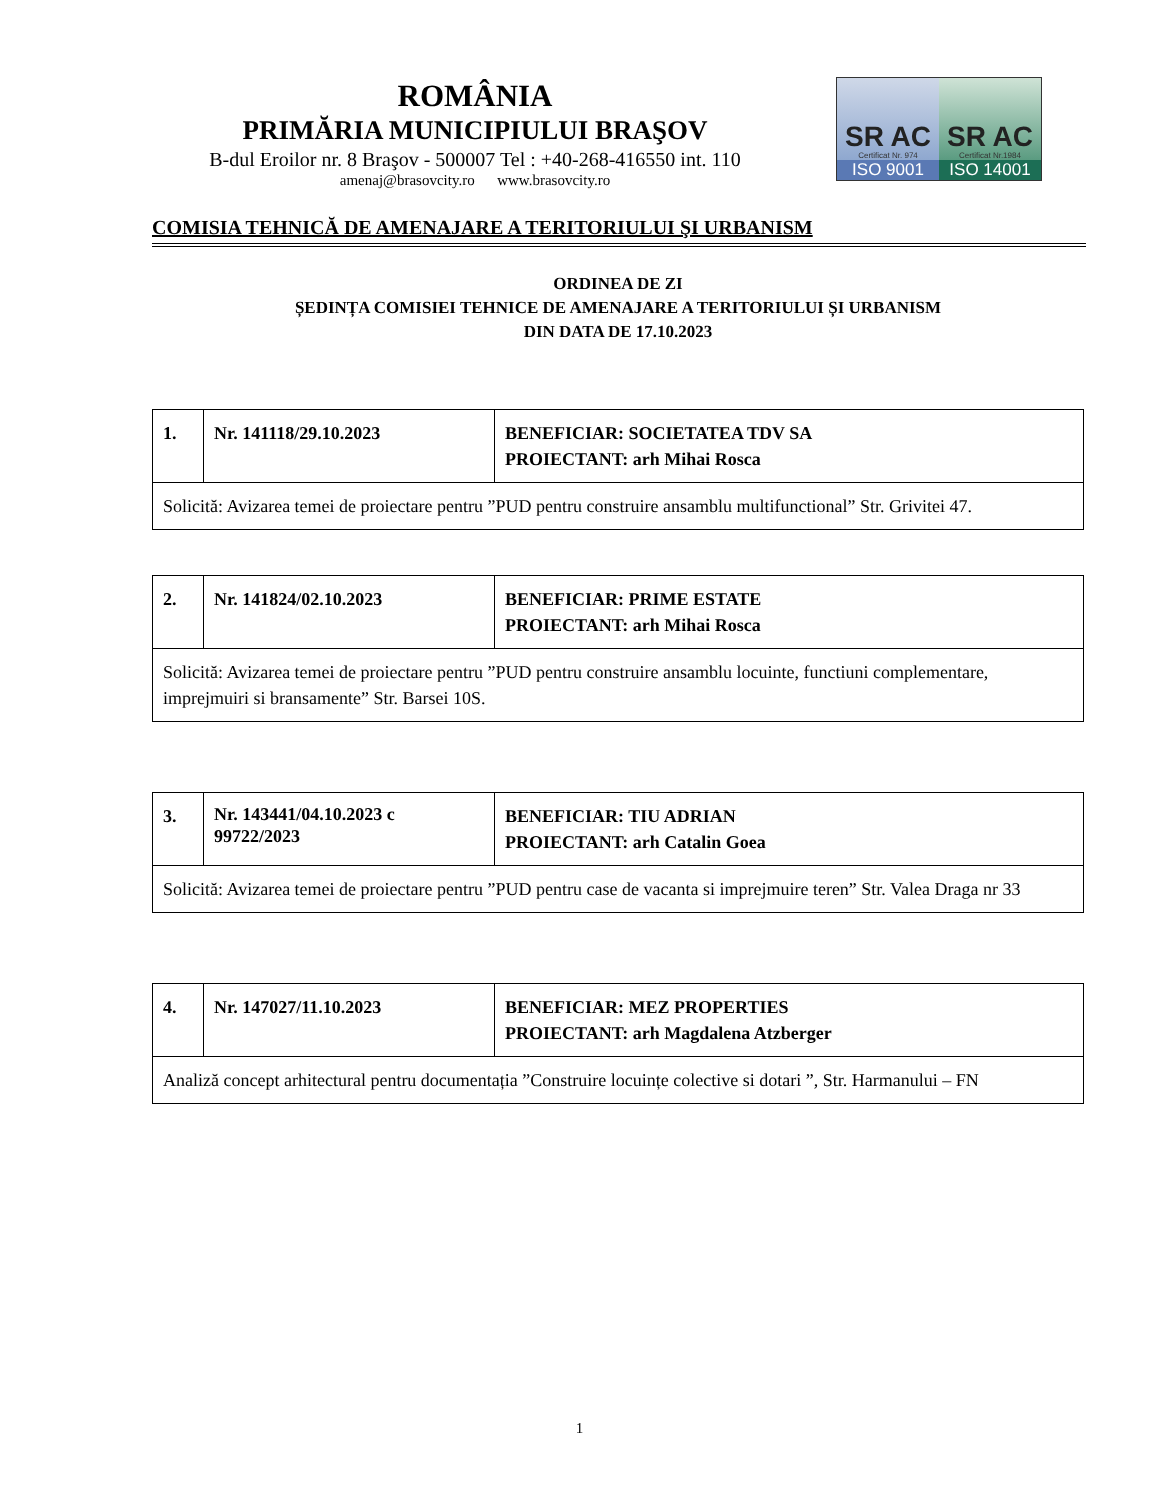ROMÂNIA
PRIMĂRIA MUNICIPIULUI BRAŞOV
B-dul Eroilor nr. 8 Braşov - 500007 Tel : +40-268-416550 int. 110
amenaj@brasovcity.ro www.brasovcity.ro
SR AC
Certificat Nr. 974
ISO 9001
SR AC
Certificat Nr.1984
ISO 14001
COMISIA TEHNICĂ DE AMENAJARE A TERITORIULUI ŞI URBANISM
ORDINEA DE ZI
ȘEDINȚA COMISIEI TEHNICE DE AMENAJARE A TERITORIULUI ȘI URBANISM
DIN DATA DE 17.10.2023
| 1. | Nr. 141118/29.10.2023 | BENEFICIAR: SOCIETATEA TDV SA PROIECTANT: arh Mihai Rosca |
| Solicită: Avizarea temei de proiectare pentru ”PUD pentru construire ansamblu multifunctional” Str. Grivitei 47. | | |
| 2. | Nr. 141824/02.10.2023 | BENEFICIAR: PRIME ESTATE PROIECTANT: arh Mihai Rosca |
| Solicită: Avizarea temei de proiectare pentru ”PUD pentru construire ansamblu locuinte, functiuni complementare, imprejmuiri si bransamente” Str. Barsei 10S. | | |
| 3. | Nr. 143441/04.10.2023 c 99722/2023 | BENEFICIAR: TIU ADRIAN PROIECTANT: arh Catalin Goea |
| Solicită: Avizarea temei de proiectare pentru ”PUD pentru case de vacanta si imprejmuire teren” Str. Valea Draga nr 33 | | |
| 4. | Nr. 147027/11.10.2023 | BENEFICIAR: MEZ PROPERTIES PROIECTANT: arh Magdalena Atzberger |
| Analiză concept arhitectural pentru documentația ”Construire locuințe colective si dotari ”, Str. Harmanului – FN | | |
1